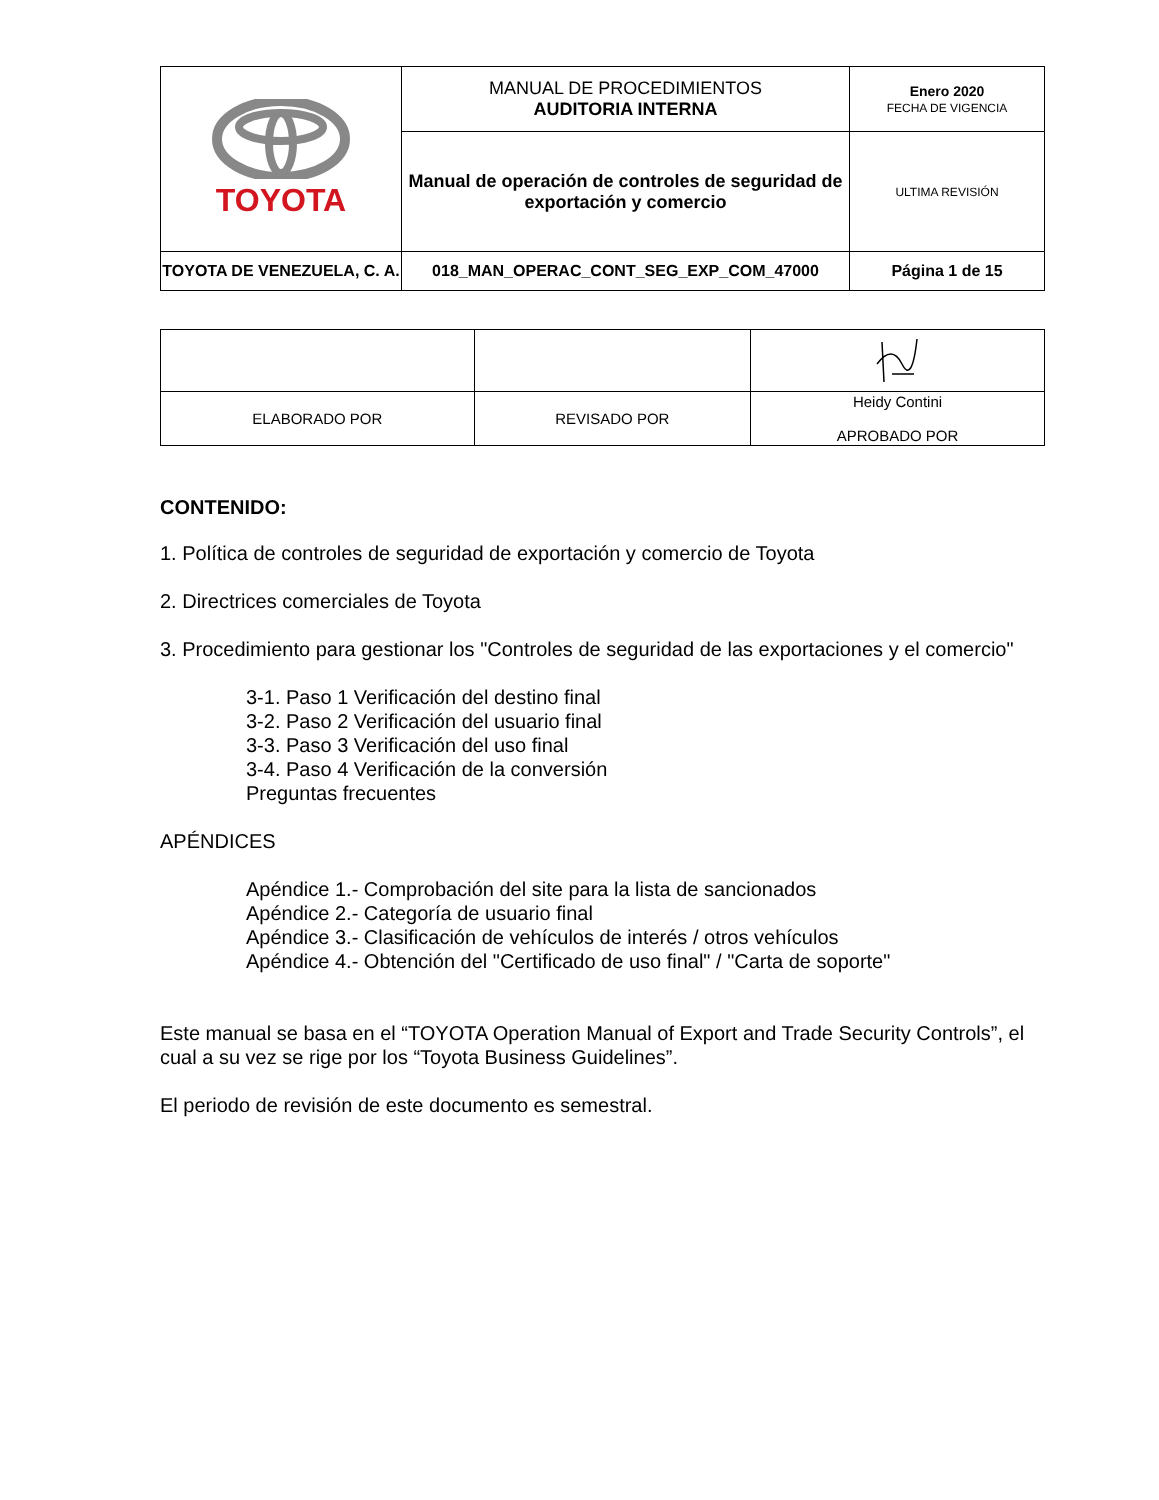| TOYOTA | MANUAL DE PROCEDIMIENTOS AUDITORIA INTERNA | Enero 2020 FECHA DE VIGENCIA |
| | Manual de operación de controles de seguridad de exportación y comercio | ULTIMA REVISIÓN |
| TOYOTA DE VENEZUELA, C. A. | 018_MAN_OPERAC_CONT_SEG_EXP_COM_47000 | Página 1 de 15 |
| ELABORADO POR | REVISADO POR | Heidy Contini APROBADO POR |
CONTENIDO:
1. Política de controles de seguridad de exportación y comercio de Toyota
2. Directrices comerciales de Toyota
3. Procedimiento para gestionar los "Controles de seguridad de las exportaciones y el comercio"
3-1. Paso 1 Verificación del destino final
3-2. Paso 2 Verificación del usuario final
3-3. Paso 3 Verificación del uso final
3-4. Paso 4 Verificación de la conversión
Preguntas frecuentes
APÉNDICES
Apéndice 1.- Comprobación del site para la lista de sancionados
Apéndice 2.- Categoría de usuario final
Apéndice 3.- Clasificación de vehículos de interés / otros vehículos
Apéndice 4.- Obtención del "Certificado de uso final" / "Carta de soporte"
Este manual se basa en el “TOYOTA Operation Manual of Export and Trade Security Controls”, el cual a su vez se rige por los “Toyota Business Guidelines”.
El periodo de revisión de este documento es semestral.